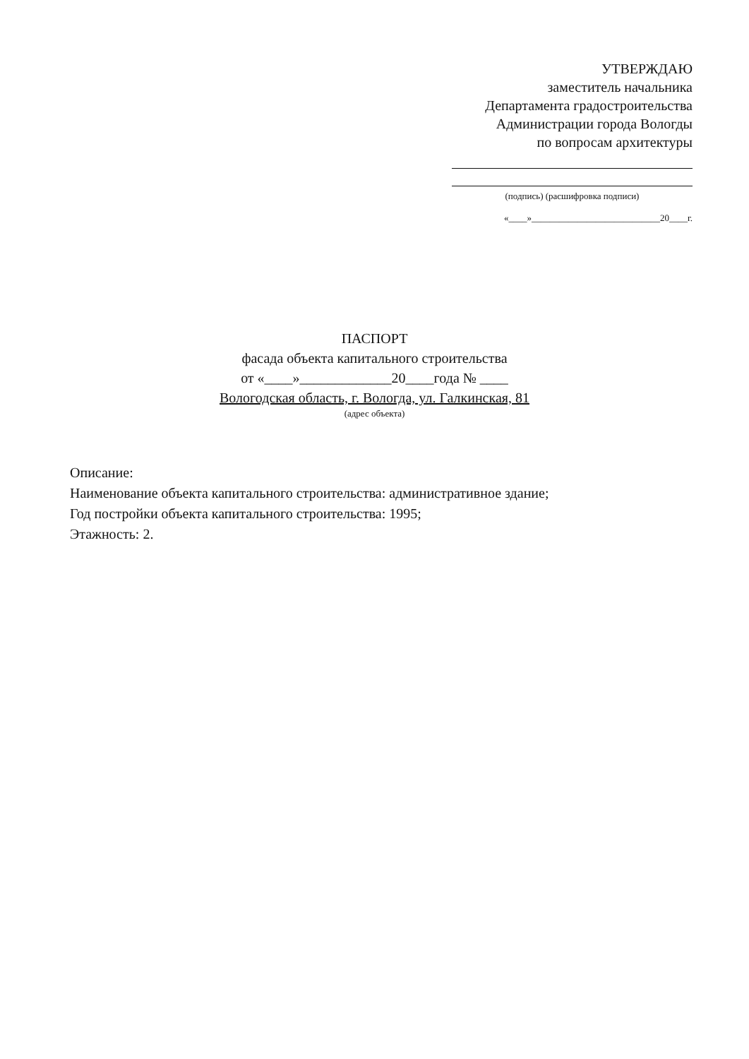УТВЕРЖДАЮ
заместитель начальника
Департамента градостроительства
Администрации города Вологды
по вопросам архитектуры
(подпись) (расшифровка подписи)
«____»____________________________20____г.
ПАСПОРТ
фасада объекта капитального строительства
от «____»_____________20____года № ____
Вологодская область, г. Вологда, ул. Галкинская, 81
(адрес объекта)
Описание:
Наименование объекта капитального строительства: административное здание;
Год постройки объекта капитального строительства: 1995;
Этажность: 2.